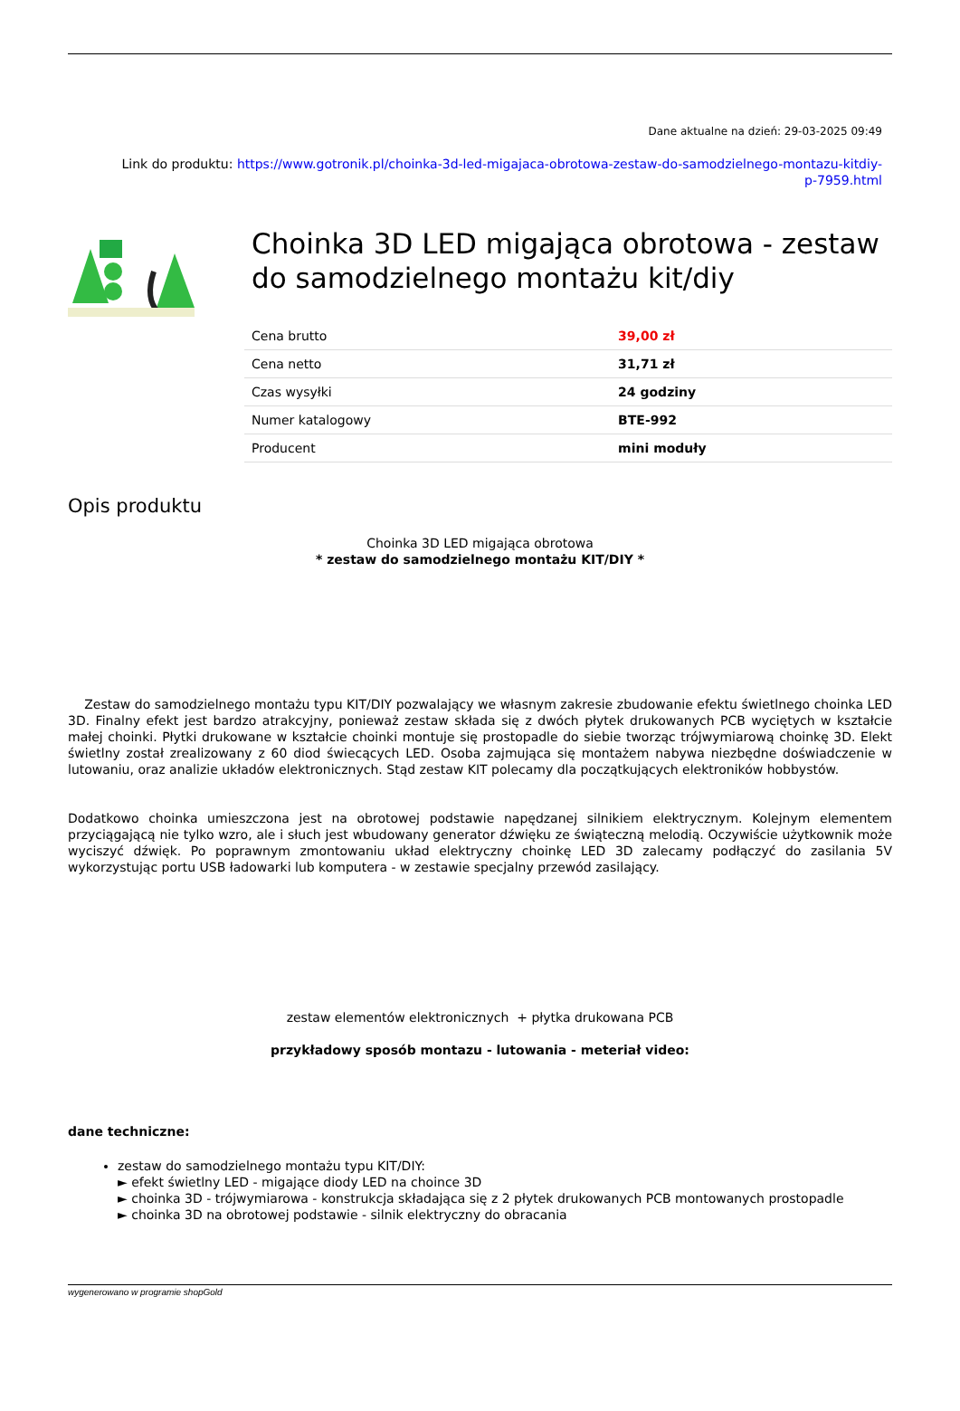Dane aktualne na dzień: 29-03-2025 09:49
Link do produktu: https://www.gotronik.pl/choinka-3d-led-migajaca-obrotowa-zestaw-do-samodzielnego-montazu-kitdiy-
p-7959.html
Choinka 3D LED migająca obrotowa - zestaw do samodzielnego montażu kit/diy
| Cena brutto | 39,00 zł |
| Cena netto | 31,71 zł |
| Czas wysyłki | 24 godziny |
| Numer katalogowy | BTE-992 |
| Producent | mini moduły |
Opis produktu
Choinka 3D LED migająca obrotowa
* zestaw do samodzielnego montażu KIT/DIY *
Zestaw do samodzielnego montażu typu KIT/DIY pozwalający we własnym zakresie zbudowanie efektu świetlnego choinka LED 3D. Finalny efekt jest bardzo atrakcyjny, ponieważ zestaw składa się z dwóch płytek drukowanych PCB wyciętych w kształcie małej choinki. Płytki drukowane w kształcie choinki montuje się prostopadle do siebie tworząc trójwymiarową choinkę 3D. Elekt świetlny został zrealizowany z 60 diod świecących LED. Osoba zajmująca się montażem nabywa niezbędne doświadczenie w lutowaniu, oraz analizie układów elektronicznych. Stąd zestaw KIT polecamy dla początkujących elektroników hobbystów.
Dodatkowo choinka umieszczona jest na obrotowej podstawie napędzanej silnikiem elektrycznym. Kolejnym elementem przyciągającą nie tylko wzro, ale i słuch jest wbudowany generator dźwięku ze świąteczną melodią. Oczywiście użytkownik może wyciszyć dźwięk. Po poprawnym zmontowaniu układ elektryczny choinkę LED 3D zalecamy podłączyć do zasilania 5V wykorzystując portu USB ładowarki lub komputera - w zestawie specjalny przewód zasilający.
zestaw elementów elektronicznych + płytka drukowana PCB
przykładowy sposób montazu - lutowania - meteriał video:
dane techniczne:
zestaw do samodzielnego montażu typu KIT/DIY:
► efekt świetlny LED - migające diody LED na choince 3D
► choinka 3D - trójwymiarowa - konstrukcja składająca się z 2 płytek drukowanych PCB montowanych prostopadle
► choinka 3D na obrotowej podstawie - silnik elektryczny do obracania
wygenerowano w programie shopGold